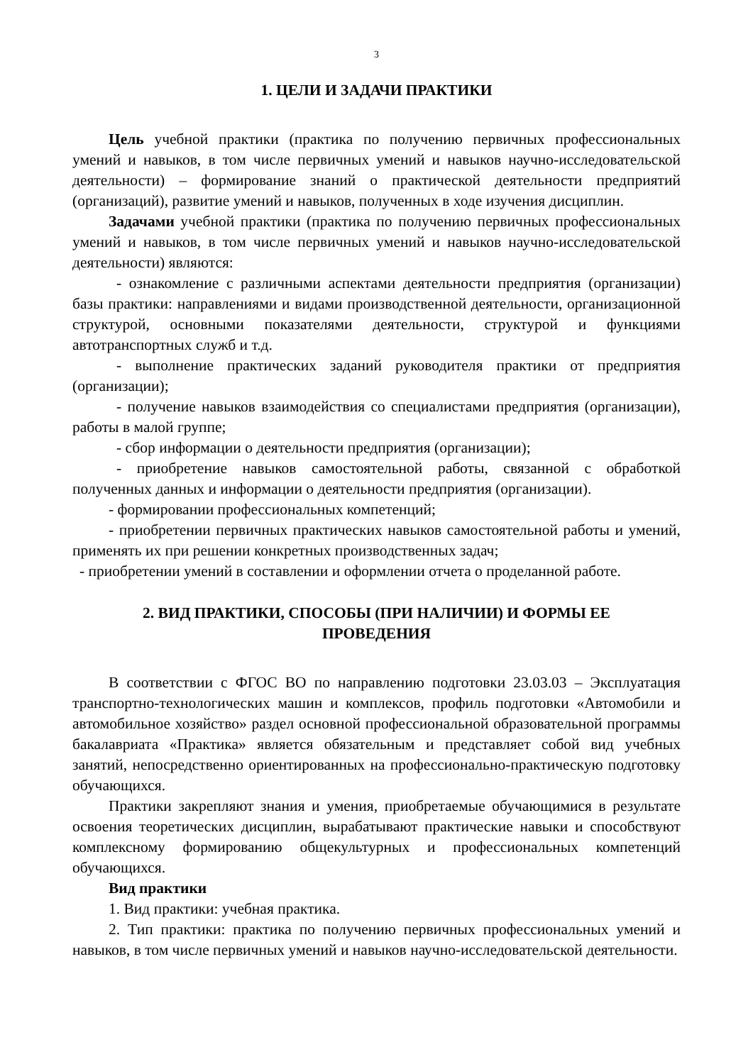3
1. ЦЕЛИ И ЗАДАЧИ ПРАКТИКИ
Цель учебной практики (практика по получению первичных профессиональных умений и навыков, в том числе первичных умений и навыков научно-исследовательской деятельности) – формирование знаний о практической деятельности предприятий (организаций), развитие умений и навыков, полученных в ходе изучения дисциплин.
Задачами учебной практики (практика по получению первичных профессиональных умений и навыков, в том числе первичных умений и навыков научно-исследовательской деятельности) являются:
- ознакомление с различными аспектами деятельности предприятия (организации) базы практики: направлениями и видами производственной деятельности, организационной структурой, основными показателями деятельности, структурой и функциями автотранспортных служб и т.д.
- выполнение практических заданий руководителя практики от предприятия (организации);
- получение навыков взаимодействия со специалистами предприятия (организации), работы в малой группе;
- сбор информации о деятельности предприятия (организации);
- приобретение навыков самостоятельной работы, связанной с обработкой полученных данных и информации о деятельности предприятия (организации).
- формировании профессиональных компетенций;
- приобретении первичных практических навыков самостоятельной работы и умений, применять их при решении конкретных производственных задач;
- приобретении умений в составлении и оформлении отчета о проделанной работе.
2. ВИД ПРАКТИКИ, СПОСОБЫ (ПРИ НАЛИЧИИ) И ФОРМЫ ЕЕ
ПРОВЕДЕНИЯ
В соответствии с ФГОС ВО по направлению подготовки 23.03.03 – Эксплуатация транспортно-технологических машин и комплексов, профиль подготовки «Автомобили и автомобильное хозяйство» раздел основной профессиональной образовательной программы бакалавриата «Практика» является обязательным и представляет собой вид учебных занятий, непосредственно ориентированных на профессионально-практическую подготовку обучающихся.
Практики закрепляют знания и умения, приобретаемые обучающимися в результате освоения теоретических дисциплин, вырабатывают практические навыки и способствуют комплексному формированию общекультурных и профессиональных компетенций обучающихся.
Вид практики
1. Вид практики: учебная практика.
2. Тип практики: практика по получению первичных профессиональных умений и навыков, в том числе первичных умений и навыков научно-исследовательской деятельности.